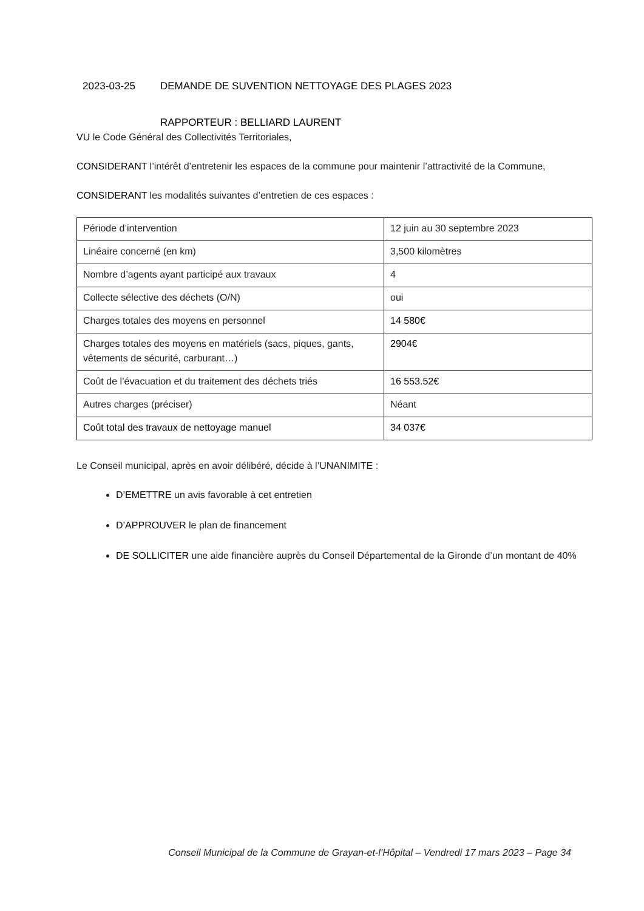2023-03-25 DEMANDE DE SUVENTION NETTOYAGE DES PLAGES 2023
RAPPORTEUR : BELLIARD LAURENT
VU le Code Général des Collectivités Territoriales,
CONSIDERANT l’intérêt d’entretenir les espaces de la commune pour maintenir l’attractivité de la Commune,
CONSIDERANT les modalités suivantes d’entretien de ces espaces :
| Période d’intervention | 12 juin au 30 septembre 2023 |
| Linéaire concerné (en km) | 3,500 kilomètres |
| Nombre d’agents ayant participé aux travaux | 4 |
| Collecte sélective des déchets (O/N) | oui |
| Charges totales des moyens en personnel | 14 580€ |
| Charges totales des moyens en matériels (sacs, piques, gants, vêtements de sécurité, carburant…) | 2904€ |
| Coût de l’évacuation et du traitement des déchets triés | 16 553.52€ |
| Autres charges (préciser) | Néant |
| Coût total des travaux de nettoyage manuel | 34 037€ |
Le Conseil municipal, après en avoir délibéré, décide à l’UNANIMITE :
D’EMETTRE un avis favorable à cet entretien
D’APPROUVER le plan de financement
DE SOLLICITER une aide financière auprès du Conseil Départemental de la Gironde d’un montant de 40%
Conseil Municipal de la Commune de Grayan-et-l’Hôpital – Vendredi 17 mars 2023 – Page 34